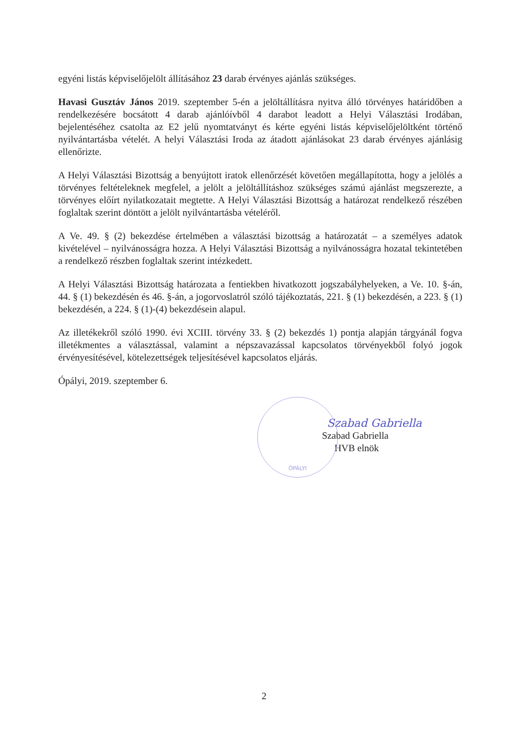egyéni listás képviselőjelölt állításához 23 darab érvényes ajánlás szükséges.
Havasi Gusztáv János 2019. szeptember 5-én a jelöltállításra nyitva álló törvényes határidőben a rendelkezésére bocsátott 4 darab ajánlóívből 4 darabot leadott a Helyi Választási Irodában, bejelentéséhez csatolta az E2 jelű nyomtatványt és kérte egyéni listás képviselőjelöltként történő nyilvántartásba vételét. A helyi Választási Iroda az átadott ajánlásokat 23 darab érvényes ajánlásig ellenőrizte.
A Helyi Választási Bizottság a benyújtott iratok ellenőrzését követően megállapította, hogy a jelölés a törvényes feltételeknek megfelel, a jelölt a jelöltállításhoz szükséges számú ajánlást megszerezte, a törvényes előírt nyilatkozatait megtette. A Helyi Választási Bizottság a határozat rendelkező részében foglaltak szerint döntött a jelölt nyilvántartásba vételéről.
A Ve. 49. § (2) bekezdése értelmében a választási bizottság a határozatát – a személyes adatok kivételével – nyilvánosságra hozza. A Helyi Választási Bizottság a nyilvánosságra hozatal tekintetében a rendelkező részben foglaltak szerint intézkedett.
A Helyi Választási Bizottság határozata a fentiekben hivatkozott jogszabályhelyeken, a Ve. 10. §-án, 44. § (1) bekezdésén és 46. §-án, a jogorvoslatról szóló tájékoztatás, 221. § (1) bekezdésén, a 223. § (1) bekezdésén, a 224. § (1)-(4) bekezdésein alapul.
Az illetékekről szóló 1990. évi XCIII. törvény 33. § (2) bekezdés 1) pontja alapján tárgyánál fogva illetékmentes a választással, valamint a népszavazással kapcsolatos törvényekből folyó jogok érvényesítésével, kötelezettségek teljesítésével kapcsolatos eljárás.
Ópályi, 2019. szeptember 6.
ÓPÁLYI
Szabad Gabriella
Szabad Gabriella
HVB elnök
2